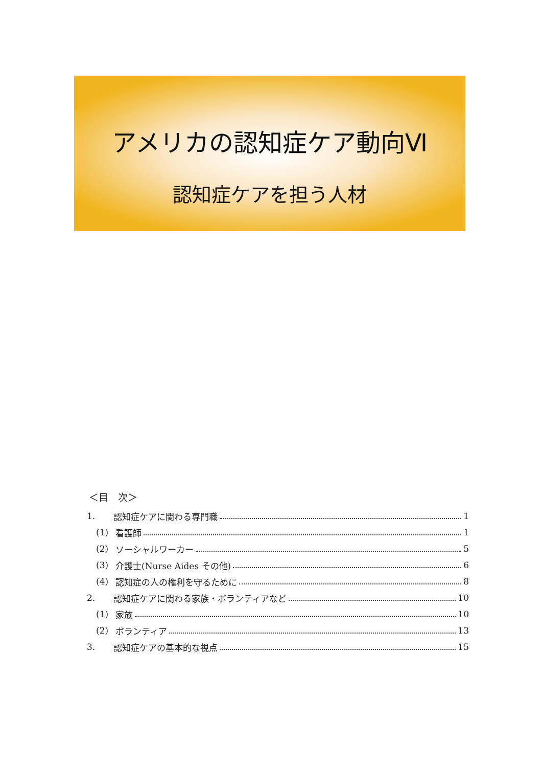アメリカの認知症ケア動向Ⅵ
認知症ケアを担う人材
＜目　次＞
1. 認知症ケアに関わる専門職 1
(1) 看護師 1
(2) ソーシャルワーカー 5
(3) 介護士(Nurse Aides その他) 6
(4) 認知症の人の権利を守るために 8
2. 認知症ケアに関わる家族・ボランティアなど 10
(1) 家族 10
(2) ボランティア 13
3. 認知症ケアの基本的な視点 15